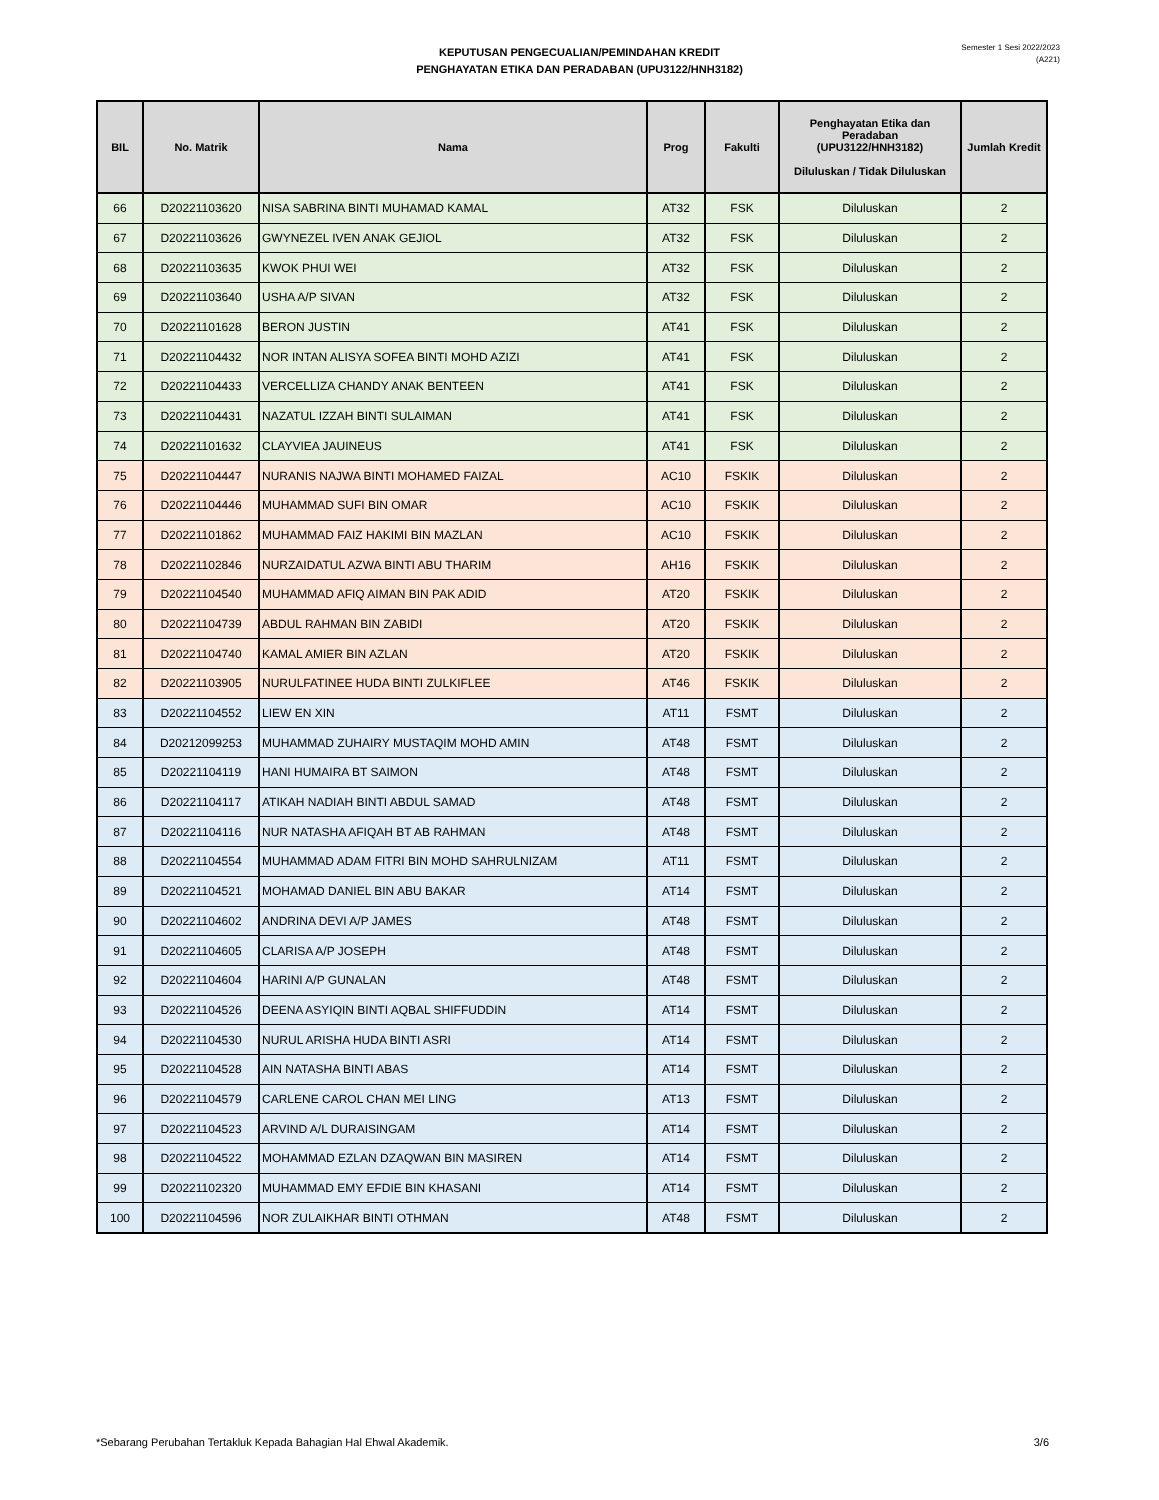KEPUTUSAN PENGECUALIAN/PEMINDAHAN KREDIT
PENGHAYATAN ETIKA DAN PERADABAN (UPU3122/HNH3182)
Semester 1 Sesi 2022/2023
(A221)
| BIL | No. Matrik | Nama | Prog | Fakulti | Penghayatan Etika dan Peradaban (UPU3122/HNH3182) Diluluskan / Tidak Diluluskan | Jumlah Kredit |
| --- | --- | --- | --- | --- | --- | --- |
| 66 | D20221103620 | NISA SABRINA BINTI MUHAMAD KAMAL | AT32 | FSK | Diluluskan | 2 |
| 67 | D20221103626 | GWYNEZEL IVEN ANAK GEJIOL | AT32 | FSK | Diluluskan | 2 |
| 68 | D20221103635 | KWOK PHUI WEI | AT32 | FSK | Diluluskan | 2 |
| 69 | D20221103640 | USHA A/P SIVAN | AT32 | FSK | Diluluskan | 2 |
| 70 | D20221101628 | BERON JUSTIN | AT41 | FSK | Diluluskan | 2 |
| 71 | D20221104432 | NOR INTAN ALISYA SOFEA BINTI MOHD AZIZI | AT41 | FSK | Diluluskan | 2 |
| 72 | D20221104433 | VERCELLIZA CHANDY ANAK BENTEEN | AT41 | FSK | Diluluskan | 2 |
| 73 | D20221104431 | NAZATUL IZZAH BINTI SULAIMAN | AT41 | FSK | Diluluskan | 2 |
| 74 | D20221101632 | CLAYVIEA JAUINEUS | AT41 | FSK | Diluluskan | 2 |
| 75 | D20221104447 | NURANIS NAJWA BINTI MOHAMED FAIZAL | AC10 | FSKIK | Diluluskan | 2 |
| 76 | D20221104446 | MUHAMMAD SUFI BIN OMAR | AC10 | FSKIK | Diluluskan | 2 |
| 77 | D20221101862 | MUHAMMAD FAIZ HAKIMI BIN MAZLAN | AC10 | FSKIK | Diluluskan | 2 |
| 78 | D20221102846 | NURZAIDATUL AZWA BINTI ABU THARIM | AH16 | FSKIK | Diluluskan | 2 |
| 79 | D20221104540 | MUHAMMAD AFIQ AIMAN BIN PAK ADID | AT20 | FSKIK | Diluluskan | 2 |
| 80 | D20221104739 | ABDUL RAHMAN BIN ZABIDI | AT20 | FSKIK | Diluluskan | 2 |
| 81 | D20221104740 | KAMAL AMIER BIN AZLAN | AT20 | FSKIK | Diluluskan | 2 |
| 82 | D20221103905 | NURULFATINEE HUDA BINTI ZULKIFLEE | AT46 | FSKIK | Diluluskan | 2 |
| 83 | D20221104552 | LIEW EN XIN | AT11 | FSMT | Diluluskan | 2 |
| 84 | D20212099253 | MUHAMMAD ZUHAIRY MUSTAQIM MOHD AMIN | AT48 | FSMT | Diluluskan | 2 |
| 85 | D20221104119 | HANI HUMAIRA BT SAIMON | AT48 | FSMT | Diluluskan | 2 |
| 86 | D20221104117 | ATIKAH NADIAH BINTI ABDUL SAMAD | AT48 | FSMT | Diluluskan | 2 |
| 87 | D20221104116 | NUR NATASHA AFIQAH BT AB RAHMAN | AT48 | FSMT | Diluluskan | 2 |
| 88 | D20221104554 | MUHAMMAD ADAM FITRI BIN MOHD SAHRULNIZAM | AT11 | FSMT | Diluluskan | 2 |
| 89 | D20221104521 | MOHAMAD DANIEL BIN ABU BAKAR | AT14 | FSMT | Diluluskan | 2 |
| 90 | D20221104602 | ANDRINA DEVI A/P JAMES | AT48 | FSMT | Diluluskan | 2 |
| 91 | D20221104605 | CLARISA A/P JOSEPH | AT48 | FSMT | Diluluskan | 2 |
| 92 | D20221104604 | HARINI A/P GUNALAN | AT48 | FSMT | Diluluskan | 2 |
| 93 | D20221104526 | DEENA ASYIQIN BINTI AQBAL SHIFFUDDIN | AT14 | FSMT | Diluluskan | 2 |
| 94 | D20221104530 | NURUL ARISHA HUDA BINTI ASRI | AT14 | FSMT | Diluluskan | 2 |
| 95 | D20221104528 | AIN NATASHA BINTI ABAS | AT14 | FSMT | Diluluskan | 2 |
| 96 | D20221104579 | CARLENE CAROL CHAN MEI LING | AT13 | FSMT | Diluluskan | 2 |
| 97 | D20221104523 | ARVIND A/L DURAISINGAM | AT14 | FSMT | Diluluskan | 2 |
| 98 | D20221104522 | MOHAMMAD EZLAN DZAQWAN BIN MASIREN | AT14 | FSMT | Diluluskan | 2 |
| 99 | D20221102320 | MUHAMMAD EMY EFDIE BIN KHASANI | AT14 | FSMT | Diluluskan | 2 |
| 100 | D20221104596 | NOR ZULAIKHAR BINTI OTHMAN | AT48 | FSMT | Diluluskan | 2 |
*Sebarang Perubahan Tertakluk Kepada Bahagian Hal Ehwal Akademik. 3/6